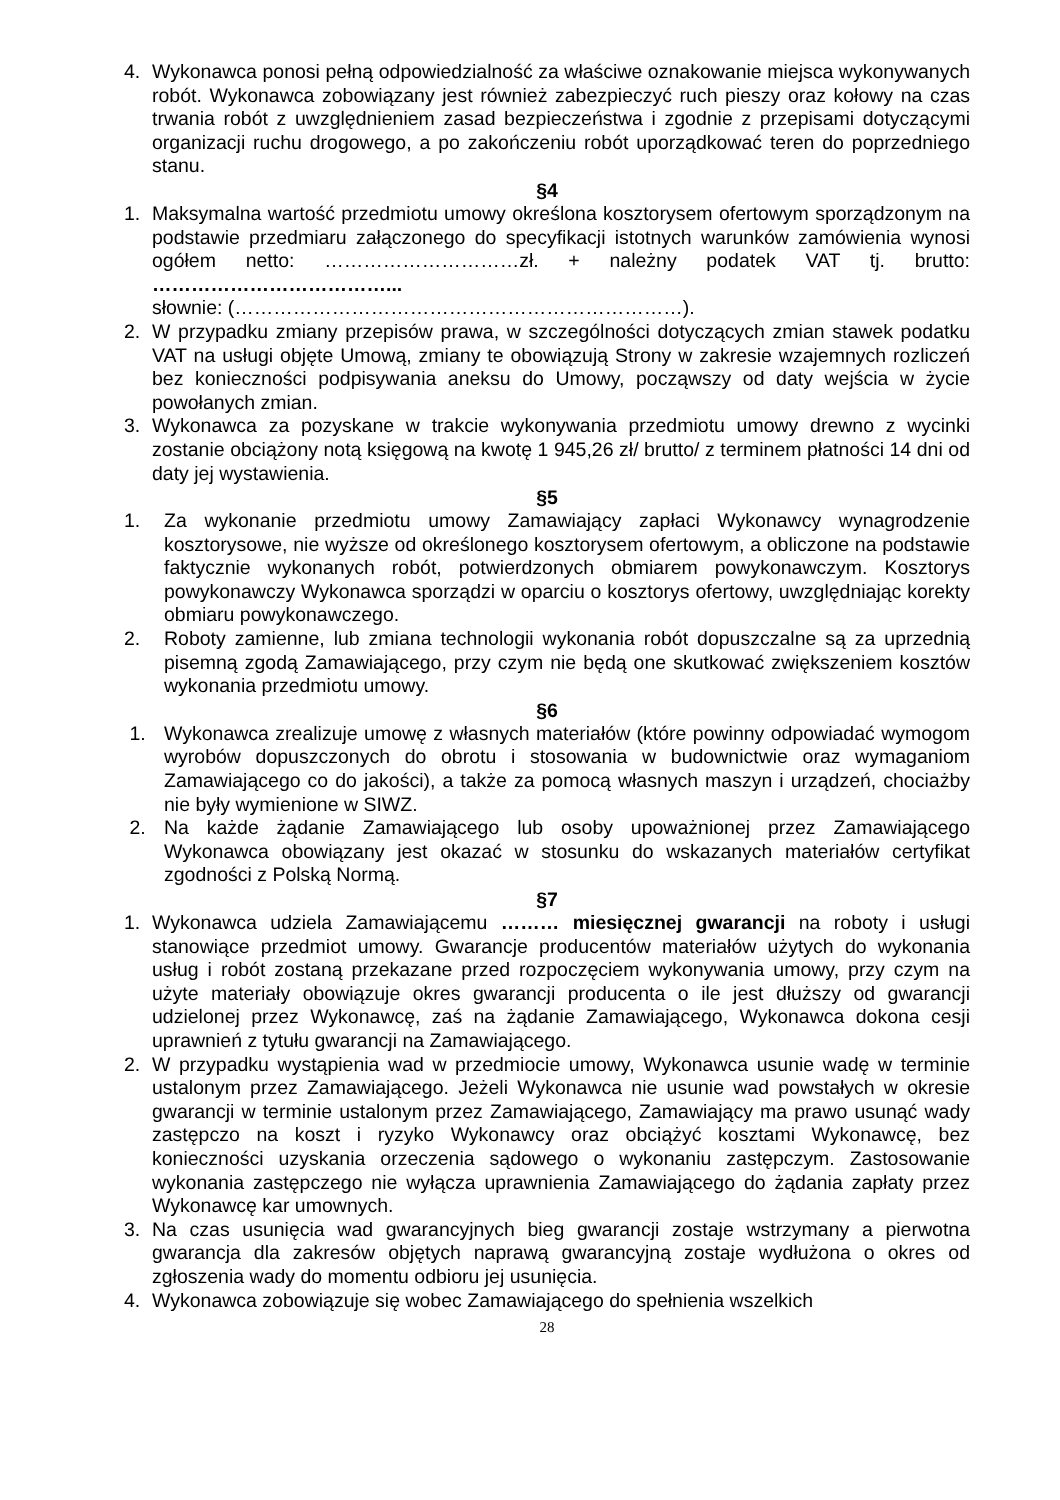4. Wykonawca ponosi pełną odpowiedzialność za właściwe oznakowanie miejsca wykonywanych robót. Wykonawca zobowiązany jest również zabezpieczyć ruch pieszy oraz kołowy na czas trwania robót z uwzględnieniem zasad bezpieczeństwa i zgodnie z przepisami dotyczącymi organizacji ruchu drogowego, a po zakończeniu robót uporządkować teren do poprzedniego stanu.
§4
1. Maksymalna wartość przedmiotu umowy określona kosztorysem ofertowym sporządzonym na podstawie przedmiaru załączonego do specyfikacji istotnych warunków zamówienia wynosi ogółem netto: …………………………zł. + należny podatek VAT tj. brutto: ………………………………...
słownie: (……………………………………………………………).
2. W przypadku zmiany przepisów prawa, w szczególności dotyczących zmian stawek podatku VAT na usługi objęte Umową, zmiany te obowiązują Strony w zakresie wzajemnych rozliczeń bez konieczności podpisywania aneksu do Umowy, począwszy od daty wejścia w życie powołanych zmian.
3. Wykonawca za pozyskane w trakcie wykonywania przedmiotu umowy drewno z wycinki zostanie obciążony notą księgową na kwotę 1 945,26 zł/ brutto/ z terminem płatności 14 dni od daty jej wystawienia.
§5
1. Za wykonanie przedmiotu umowy Zamawiający zapłaci Wykonawcy wynagrodzenie kosztorysowe, nie wyższe od określonego kosztorysem ofertowym, a obliczone na podstawie faktycznie wykonanych robót, potwierdzonych obmiarem powykonawczym. Kosztorys powykonawczy Wykonawca sporządzi w oparciu o kosztorys ofertowy, uwzględniając korekty obmiaru powykonawczego.
2. Roboty zamienne, lub zmiana technologii wykonania robót dopuszczalne są za uprzednią pisemną zgodą Zamawiającego, przy czym nie będą one skutkować zwiększeniem kosztów wykonania przedmiotu umowy.
§6
1. Wykonawca zrealizuje umowę z własnych materiałów (które powinny odpowiadać wymogom wyrobów dopuszczonych do obrotu i stosowania w budownictwie oraz wymaganiom Zamawiającego co do jakości), a także za pomocą własnych maszyn i urządzeń, chociażby nie były wymienione w SIWZ.
2. Na każde żądanie Zamawiającego lub osoby upoważnionej przez Zamawiającego Wykonawca obowiązany jest okazać w stosunku do wskazanych materiałów certyfikat zgodności z Polską Normą.
§7
1. Wykonawca udziela Zamawiającemu ……… miesięcznej gwarancji na roboty i usługi stanowiące przedmiot umowy. Gwarancje producentów materiałów użytych do wykonania usług i robót zostaną przekazane przed rozpoczęciem wykonywania umowy, przy czym na użyte materiały obowiązuje okres gwarancji producenta o ile jest dłuższy od gwarancji udzielonej przez Wykonawcę, zaś na żądanie Zamawiającego, Wykonawca dokona cesji uprawnień z tytułu gwarancji na Zamawiającego.
2. W przypadku wystąpienia wad w przedmiocie umowy, Wykonawca usunie wadę w terminie ustalonym przez Zamawiającego. Jeżeli Wykonawca nie usunie wad powstałych w okresie gwarancji w terminie ustalonym przez Zamawiającego, Zamawiający ma prawo usunąć wady zastępczo na koszt i ryzyko Wykonawcy oraz obciążyć kosztami Wykonawcę, bez konieczności uzyskania orzeczenia sądowego o wykonaniu zastępczym. Zastosowanie wykonania zastępczego nie wyłącza uprawnienia Zamawiającego do żądania zapłaty przez Wykonawcę kar umownych.
3. Na czas usunięcia wad gwarancyjnych bieg gwarancji zostaje wstrzymany a pierwotna gwarancja dla zakresów objętych naprawą gwarancyjną zostaje wydłużona o okres od zgłoszenia wady do momentu odbioru jej usunięcia.
4. Wykonawca zobowiązuje się wobec Zamawiającego do spełnienia wszelkich
28